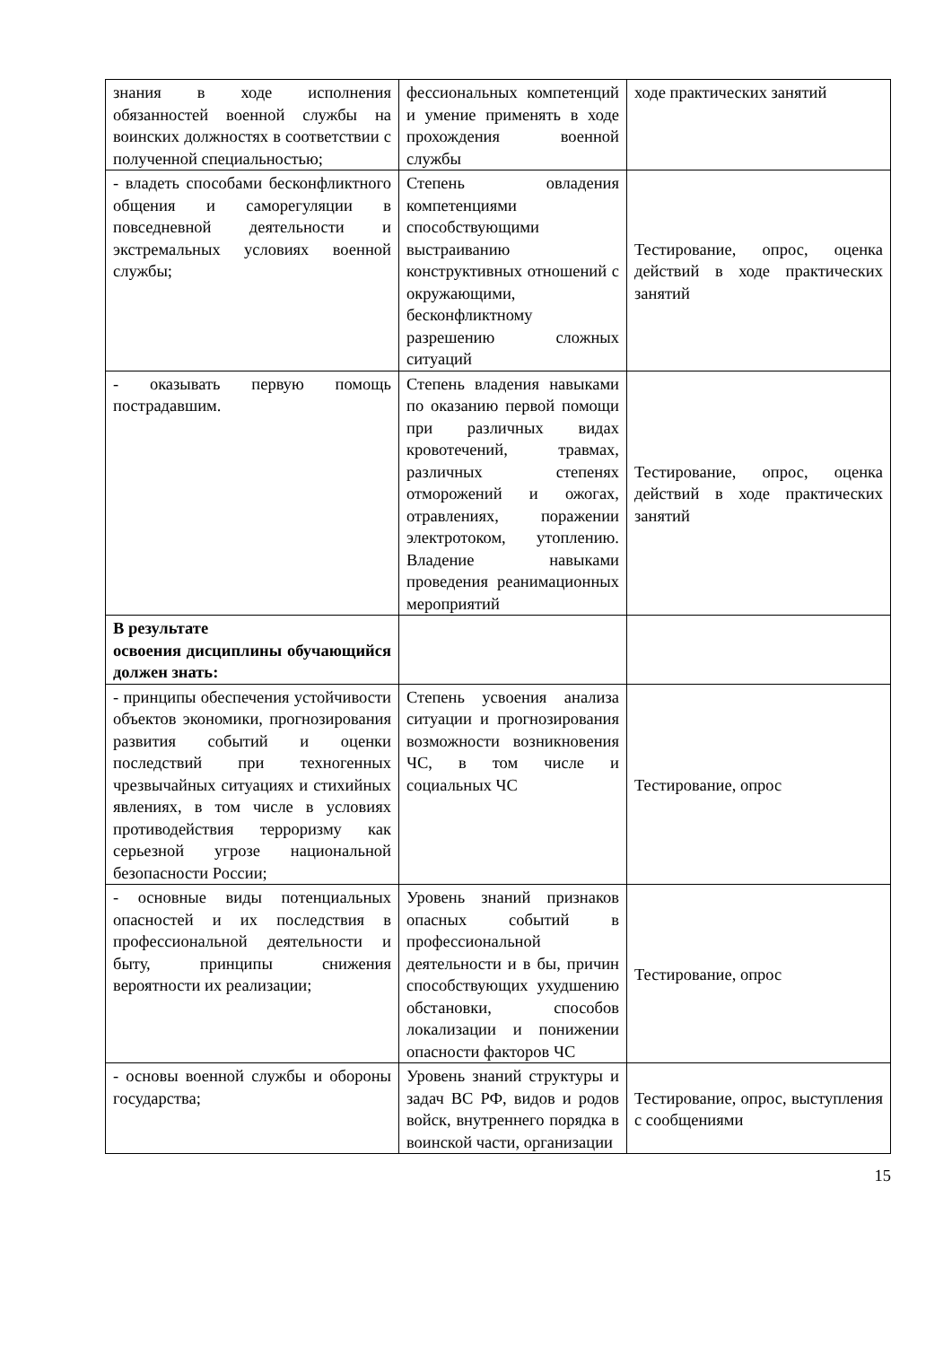| знания в ходе исполнения обязанностей военной службы на воинских должностях в соответствии с полученной специальностью; | фессиональных компетенций и умение применять в ходе прохождения военной службы | ходе практических занятий |
| - владеть способами бесконфликтного общения и саморегуляции в повседневной деятельности и экстремальных условиях военной службы; | Степень овладения компетенциями способствующими выстраиванию конструктивных отношений с окружающими, бесконфликтному разрешению сложных ситуаций | Тестирование, опрос, оценка действий в ходе практических занятий |
| - оказывать первую помощь пострадавшим. | Степень владения навыками по оказанию первой помощи при различных видах кровотечений, травмах, различных степенях отморожений и ожогах, отравлениях, поражении электротоком, утоплению. Владение навыками проведения реанимационных мероприятий | Тестирование, опрос, оценка действий в ходе практических занятий |
| В результате освоения дисциплины обучающийся должен знать: | | |
| - принципы обеспечения устойчивости объектов экономики, прогнозирования развития событий и оценки последствий при техногенных чрезвычайных ситуациях и стихийных явлениях, в том числе в условиях противодействия терроризму как серьезной угрозе национальной безопасности России; | Степень усвоения анализа ситуации и прогнозирования возможности возникновения ЧС, в том числе и социальных ЧС | Тестирование, опрос |
| - основные виды потенциальных опасностей и их последствия в профессиональной деятельности и быту, принципы снижения вероятности их реализации; | Уровень знаний признаков опасных событий в профессиональной деятельности и в бы, причин способствующих ухудшению обстановки, способов локализации и понижении опасности факторов ЧС | Тестирование, опрос |
| - основы военной службы и обороны государства; | Уровень знаний структуры и задач ВС РФ, видов и родов войск, внутреннего порядка в воинской части, организации | Тестирование, опрос, выступления с сообщениями |
15